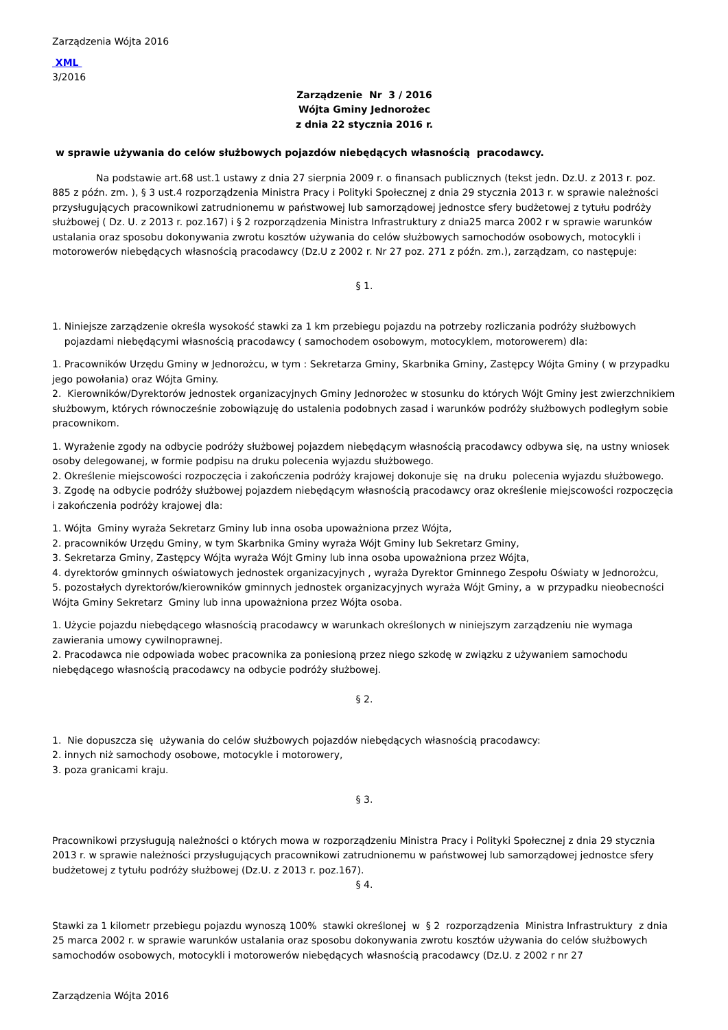Zarządzenia Wójta 2016
XML
3/2016
Zarządzenie Nr 3 / 2016
Wójta Gminy Jednorożec
z dnia 22 stycznia 2016 r.
w sprawie używania do celów służbowych pojazdów niebędących własnością pracodawcy.
Na podstawie art.68 ust.1 ustawy z dnia 27 sierpnia 2009 r. o finansach publicznych (tekst jedn. Dz.U. z 2013 r. poz. 885 z późn. zm. ), § 3 ust.4 rozporządzenia Ministra Pracy i Polityki Społecznej z dnia 29 stycznia 2013 r. w sprawie należności przysługujących pracownikowi zatrudnionemu w państwowej lub samorządowej jednostce sfery budżetowej z tytułu podróży służbowej ( Dz. U. z 2013 r. poz.167) i § 2 rozporządzenia Ministra Infrastruktury z dnia25 marca 2002 r w sprawie warunków ustalania oraz sposobu dokonywania zwrotu kosztów używania do celów służbowych samochodów osobowych, motocykli i motorowerów niebędących własnością pracodawcy (Dz.U z 2002 r. Nr 27 poz. 271 z późn. zm.), zarządzam, co następuje:
§ 1.
1. Niniejsze zarządzenie określa wysokość stawki za 1 km przebiegu pojazdu na potrzeby rozliczania podróży służbowych
pojazdami niebędącymi własnością pracodawcy ( samochodem osobowym, motocyklem, motorowerem) dla:
1. Pracowników Urzędu Gminy w Jednorożcu, w tym : Sekretarza Gminy, Skarbnika Gminy, Zastępcy Wójta Gminy ( w przypadku jego powołania) oraz Wójta Gminy.
2. Kierowników/Dyrektorów jednostek organizacyjnych Gminy Jednorożec w stosunku do których Wójt Gminy jest zwierzchnikiem służbowym, których równocześnie zobowiązuję do ustalenia podobnych zasad i warunków podróży służbowych podległym sobie pracownikom.
1. Wyrażenie zgody na odbycie podróży służbowej pojazdem niebędącym własnością pracodawcy odbywa się, na ustny wniosek osoby delegowanej, w formie podpisu na druku polecenia wyjazdu służbowego.
2. Określenie miejscowości rozpoczęcia i zakończenia podróży krajowej dokonuje się na druku polecenia wyjazdu służbowego.
3. Zgodę na odbycie podróży służbowej pojazdem niebędącym własnością pracodawcy oraz określenie miejscowości rozpoczęcia i zakończenia podróży krajowej dla:
1. Wójta Gminy wyraża Sekretarz Gminy lub inna osoba upoważniona przez Wójta,
2. pracowników Urzędu Gminy, w tym Skarbnika Gminy wyraża Wójt Gminy lub Sekretarz Gminy,
3. Sekretarza Gminy, Zastępcy Wójta wyraża Wójt Gminy lub inna osoba upoważniona przez Wójta,
4. dyrektorów gminnych oświatowych jednostek organizacyjnych , wyraża Dyrektor Gminnego Zespołu Oświaty w Jednorożcu,
5. pozostałych dyrektorów/kierowników gminnych jednostek organizacyjnych wyraża Wójt Gminy, a w przypadku nieobecności Wójta Gminy Sekretarz Gminy lub inna upoważniona przez Wójta osoba.
1. Użycie pojazdu niebędącego własnością pracodawcy w warunkach określonych w niniejszym zarządzeniu nie wymaga zawierania umowy cywilnoprawnej.
2. Pracodawca nie odpowiada wobec pracownika za poniesioną przez niego szkodę w związku z używaniem samochodu niebędącego własnością pracodawcy na odbycie podróży służbowej.
§ 2.
1. Nie dopuszcza się używania do celów służbowych pojazdów niebędących własnością pracodawcy:
2. innych niż samochody osobowe, motocykle i motorowery,
3. poza granicami kraju.
§ 3.
Pracownikowi przysługują należności o których mowa w rozporządzeniu Ministra Pracy i Polityki Społecznej z dnia 29 stycznia 2013 r. w sprawie należności przysługujących pracownikowi zatrudnionemu w państwowej lub samorządowej jednostce sfery budżetowej z tytułu podróży służbowej (Dz.U. z 2013 r. poz.167).
§ 4.
Stawki za 1 kilometr przebiegu pojazdu wynoszą 100% stawki określonej w § 2 rozporządzenia Ministra Infrastruktury z dnia 25 marca 2002 r. w sprawie warunków ustalania oraz sposobu dokonywania zwrotu kosztów używania do celów służbowych samochodów osobowych, motocykli i motorowerów niebędących własnością pracodawcy (Dz.U. z 2002 r nr 27
Zarządzenia Wójta 2016